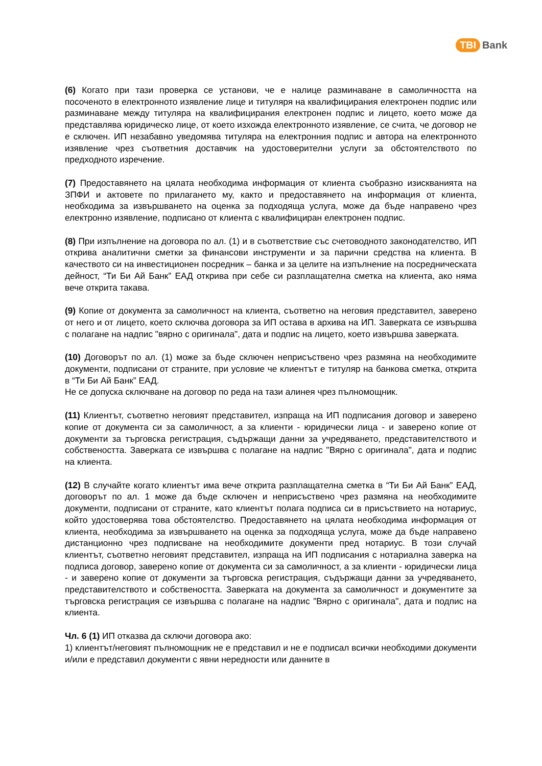TBI Bank
(6) Когато при тази проверка се установи, че е налице разминаване в самоличността на посоченото в електронното изявление лице и титуляря на квалифицирания електронен подпис или разминаване между титуляра на квалифицирания електронен подпис и лицето, което може да представлява юридическо лице, от което изхожда електронното изявление, се счита, че договор не е сключен. ИП незабавно уведомява титуляра на електронния подпис и автора на електронното изявление чрез съответния доставчик на удостоверителни услуги за обстоятелството по предходното изречение.
(7) Предоставянето на цялата необходима информация от клиента съобразно изискванията на ЗПФИ и актовете по прилагането му, както и предоставянето на информация от клиента, необходима за извършването на оценка за подходяща услуга, може да бъде направено чрез електронно изявление, подписано от клиента с квалифициран електронен подпис.
(8) При изпълнение на договора по ал. (1) и в съответствие със счетоводното законодателство, ИП открива аналитични сметки за финансови инструменти и за парични средства на клиента. В качеството си на инвестиционен посредник – банка и за целите на изпълнение на посредническата дейност, “Ти Би Ай Банк” ЕАД открива при себе си разплащателна сметка на клиента, ако няма вече открита такава.
(9) Копие от документа за самоличност на клиента, съответно на неговия представител, заверено от него и от лицето, което сключва договора за ИП остава в архива на ИП. Заверката се извършва с полагане на надпис "вярно с оригинала", дата и подпис на лицето, което извършва заверката.
(10) Договорът по ал. (1) може за бъде сключен неприсъствено чрез размяна на необходимите документи, подписани от страните, при условие че клиентът е титуляр на банкова сметка, открита в “Ти Би Ай Банк” ЕАД.
Не се допуска сключване на договор по реда на тази алинея чрез пълномощник.
(11) Клиентът, съответно неговият представител, изпраща на ИП подписания договор и заверено копие от документа си за самоличност, а за клиенти - юридически лица - и заверено копие от документи за търговска регистрация, съдържащи данни за учредяването, представителството и собствеността. Заверката се извършва с полагане на надпис "Вярно с оригинала", дата и подпис на клиента.
(12) В случайте когато клиентът има вече открита разплащателна сметка в “Ти Би Ай Банк” ЕАД, договорът по ал. 1 може да бъде сключен и неприсъствено чрез размяна на необходимите документи, подписани от страните, като клиентът полага подписа си в присъствието на нотариус, който удостоверява това обстоятелство. Предоставянето на цялата необходима информация от клиента, необходима за извършването на оценка за подходяща услуга, може да бъде направено дистанционно чрез подписване на необходимите документи пред нотариус. В този случай клиентът, съответно неговият представител, изпраща на ИП подписания с нотариална заверка на подписа договор, заверено копие от документа си за самоличност, а за клиенти - юридически лица - и заверено копие от документи за търговска регистрация, съдържащи данни за учредяването, представителството и собствеността. Заверката на документа за самоличност и документите за търговска регистрация се извършва с полагане на надпис "Вярно с оригинала", дата и подпис на клиента.
Чл. 6 (1) ИП отказва да сключи договора ако:
1) клиентът/неговият пълномощник не е представил и не е подписал всички необходими документи и/или е представил документи с явни нередности или данните в